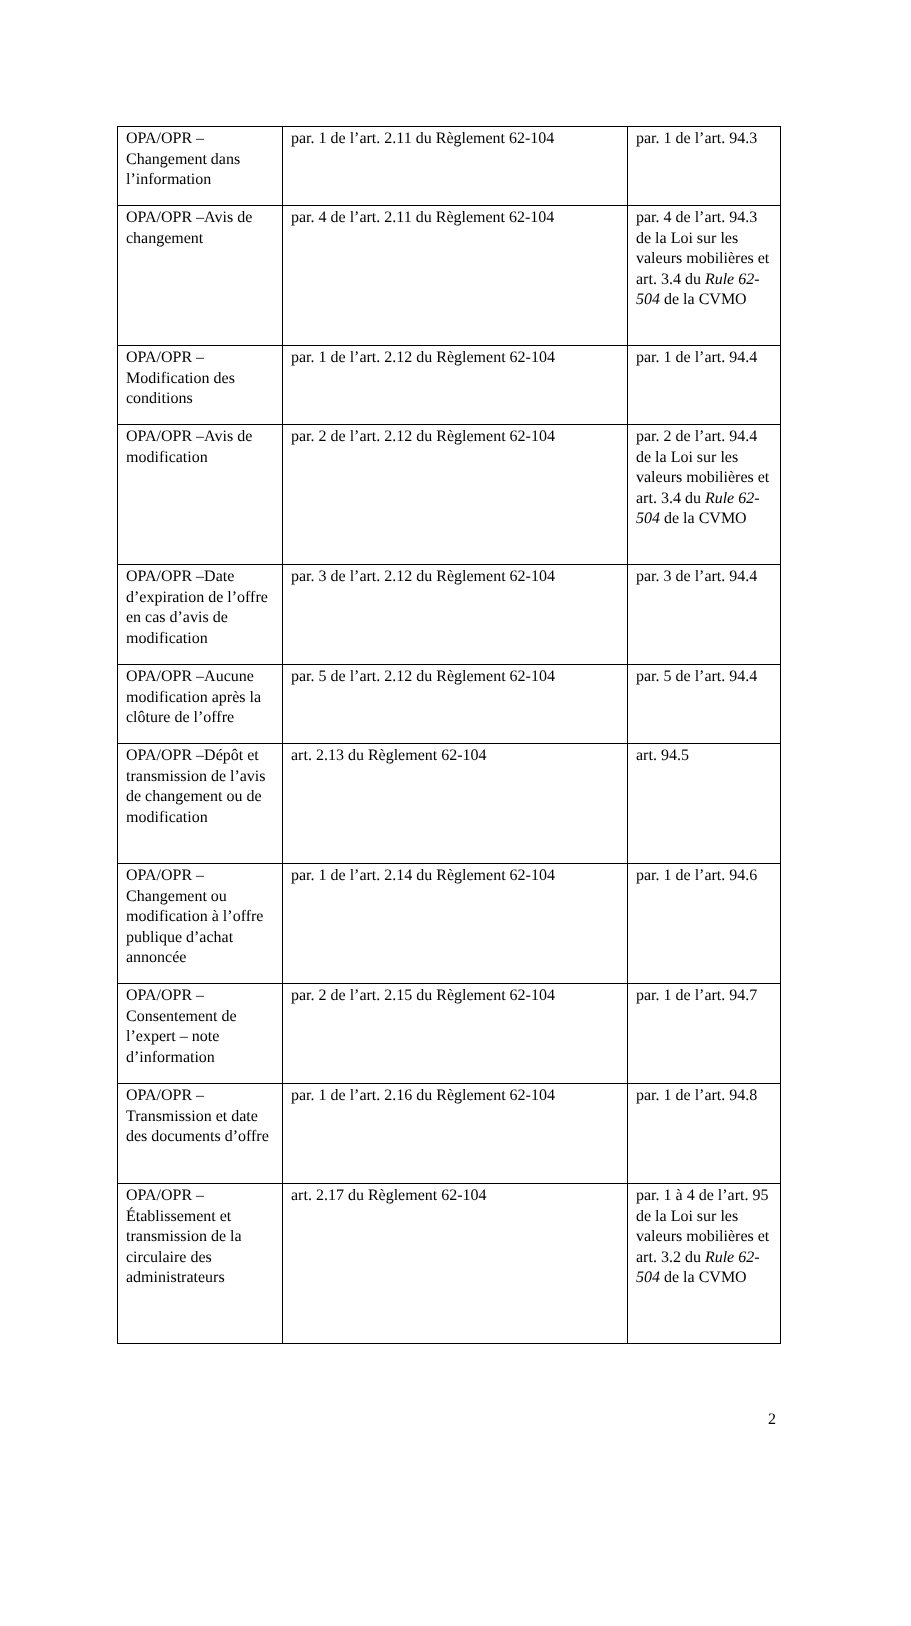| OPA/OPR – Changement dans l’information | par. 1 de l’art. 2.11 du Règlement 62-104 | par. 1 de l’art. 94.3 |
| OPA/OPR –Avis de changement | par. 4 de l’art. 2.11 du Règlement 62-104 | par. 4 de l’art. 94.3 de la Loi sur les valeurs mobilières et art. 3.4 du Rule 62-504 de la CVMO |
| OPA/OPR – Modification des conditions | par. 1 de l’art. 2.12 du Règlement 62-104 | par. 1 de l’art. 94.4 |
| OPA/OPR –Avis de modification | par. 2 de l’art. 2.12 du Règlement 62-104 | par. 2 de l’art. 94.4 de la Loi sur les valeurs mobilières et art. 3.4 du Rule 62-504 de la CVMO |
| OPA/OPR –Date d’expiration de l’offre en cas d’avis de modification | par. 3 de l’art. 2.12 du Règlement 62-104 | par. 3 de l’art. 94.4 |
| OPA/OPR –Aucune modification après la clôture de l’offre | par. 5 de l’art. 2.12 du Règlement 62-104 | par. 5 de l’art. 94.4 |
| OPA/OPR –Dépôt et transmission de l’avis de changement ou de modification | art. 2.13 du Règlement 62-104 | art. 94.5 |
| OPA/OPR – Changement ou modification à l’offre publique d’achat annoncée | par. 1 de l’art. 2.14 du Règlement 62-104 | par. 1 de l’art. 94.6 |
| OPA/OPR – Consentement de l’expert – note d’information | par. 2 de l’art. 2.15 du Règlement 62-104 | par. 1 de l’art. 94.7 |
| OPA/OPR – Transmission et date des documents d’offre | par. 1 de l’art. 2.16 du Règlement 62-104 | par. 1 de l’art. 94.8 |
| OPA/OPR – Établissement et transmission de la circulaire des administrateurs | art. 2.17 du Règlement 62-104 | par. 1 à 4 de l’art. 95 de la Loi sur les valeurs mobilières et art. 3.2 du Rule 62-504 de la CVMO |
2